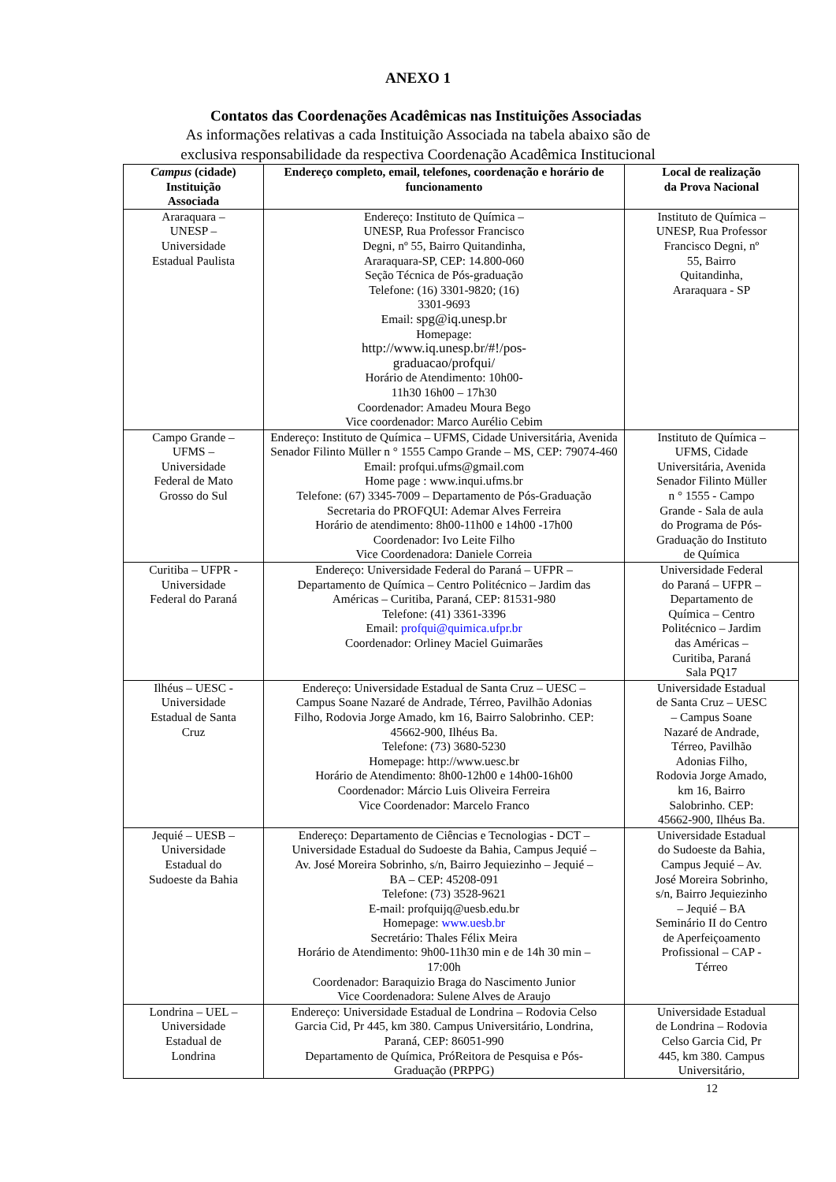ANEXO 1
Contatos das Coordenações Acadêmicas nas Instituições Associadas
As informações relativas a cada Instituição Associada na tabela abaixo são de
exclusiva responsabilidade da respectiva Coordenação Acadêmica Institucional
| Campus (cidade) Instituição Associada | Endereço completo, email, telefones, coordenação e horário de funcionamento | Local de realização da Prova Nacional |
| --- | --- | --- |
| Araraquara – UNESP – Universidade Estadual Paulista | Endereço: Instituto de Química – UNESP, Rua Professor Francisco Degni, nº 55, Bairro Quitandinha, Araraquara-SP, CEP: 14.800-060 Seção Técnica de Pós-graduação Telefone: (16) 3301-9820; (16) 3301-9693 Email: spg@iq.unesp.br Homepage: http://www.iq.unesp.br/#!/pos- graduacao/profqui/ Horário de Atendimento: 10h00- 11h30 16h00 – 17h30 Coordenador: Amadeu Moura Bego Vice coordenador: Marco Aurélio Cebim | Instituto de Química – UNESP, Rua Professor Francisco Degni, nº 55, Bairro Quitandinha, Araraquara - SP |
| Campo Grande – UFMS – Universidade Federal de Mato Grosso do Sul | Endereço: Instituto de Química – UFMS, Cidade Universitária, Avenida Senador Filinto Müller n ° 1555 Campo Grande – MS, CEP: 79074-460 Email: profqui.ufms@gmail.com Home page : www.inqui.ufms.br Telefone: (67) 3345-7009 – Departamento de Pós-Graduação Secretaria do PROFQUI: Ademar Alves Ferreira Horário de atendimento: 8h00-11h00 e 14h00 -17h00 Coordenador: Ivo Leite Filho Vice Coordenadora: Daniele Correia | Instituto de Química – UFMS, Cidade Universitária, Avenida Senador Filinto Müller n ° 1555 - Campo Grande - Sala de aula do Programa de Pós- Graduação do Instituto de Química |
| Curitiba – UFPR - Universidade Federal do Paraná | Endereço: Universidade Federal do Paraná – UFPR – Departamento de Química – Centro Politécnico – Jardim das Américas – Curitiba, Paraná, CEP: 81531-980 Telefone: (41) 3361-3396 Email: profqui@quimica.ufpr.br Coordenador: Orliney Maciel Guimarães | Universidade Federal do Paraná – UFPR – Departamento de Química – Centro Politécnico – Jardim das Américas – Curitiba, Paraná Sala PQ17 |
| Ilhéus – UESC - Universidade Estadual de Santa Cruz | Endereço: Universidade Estadual de Santa Cruz – UESC – Campus Soane Nazaré de Andrade, Térreo, Pavilhão Adonias Filho, Rodovia Jorge Amado, km 16, Bairro Salobrinho. CEP: 45662-900, Ilhéus Ba. Telefone: (73) 3680-5230 Homepage: http://www.uesc.br Horário de Atendimento: 8h00-12h00 e 14h00-16h00 Coordenador: Márcio Luis Oliveira Ferreira Vice Coordenador: Marcelo Franco | Universidade Estadual de Santa Cruz – UESC – Campus Soane Nazaré de Andrade, Térreo, Pavilhão Adonias Filho, Rodovia Jorge Amado, km 16, Bairro Salobrinho. CEP: 45662-900, Ilhéus Ba. |
| Jequié – UESB – Universidade Estadual do Sudoeste da Bahia | Endereço: Departamento de Ciências e Tecnologias - DCT – Universidade Estadual do Sudoeste da Bahia, Campus Jequié – Av. José Moreira Sobrinho, s/n, Bairro Jequiezinho – Jequié – BA – CEP: 45208-091 Telefone: (73) 3528-9621 E-mail: profquijq@uesb.edu.br Homepage: www.uesb.br Secretário: Thales Félix Meira Horário de Atendimento: 9h00-11h30 min e de 14h 30 min – 17:00h Coordenador: Baraquizio Braga do Nascimento Junior Vice Coordenadora: Sulene Alves de Araujo | Universidade Estadual do Sudoeste da Bahia, Campus Jequié – Av. José Moreira Sobrinho, s/n, Bairro Jequiezinho – Jequié – BA Seminário II do Centro de Aperfeiçoamento Profissional – CAP - Térreo |
| Londrina – UEL – Universidade Estadual de Londrina | Endereço: Universidade Estadual de Londrina – Rodovia Celso Garcia Cid, Pr 445, km 380. Campus Universitário, Londrina, Paraná, CEP: 86051-990 Departamento de Química, PróReitora de Pesquisa e Pós- Graduação (PRPPG) | Universidade Estadual de Londrina – Rodovia Celso Garcia Cid, Pr 445, km 380. Campus Universitário, |
12